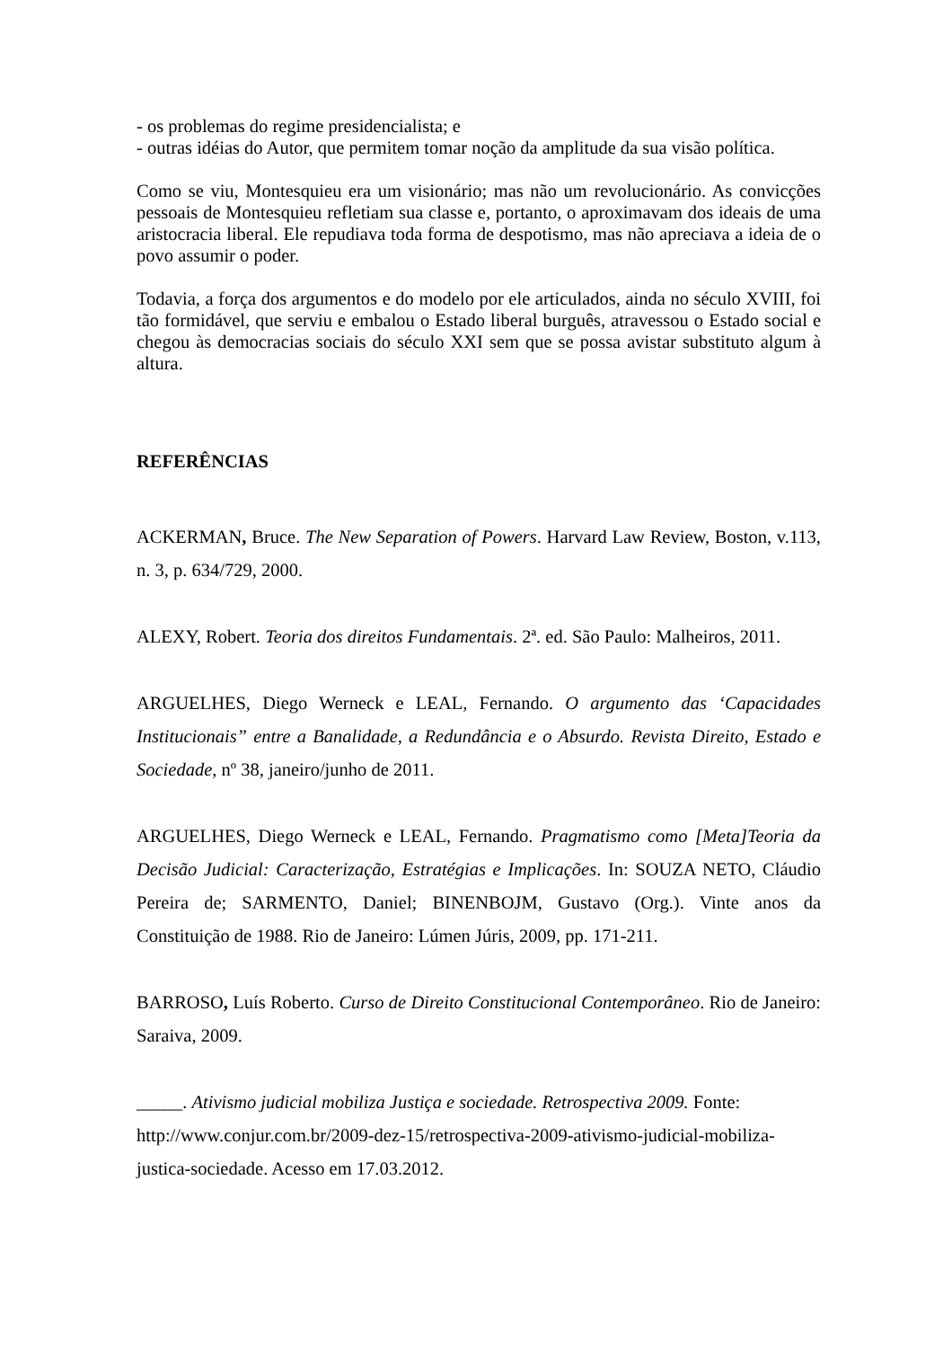- os problemas do regime presidencialista; e
- outras idéias do Autor, que permitem tomar noção da amplitude da sua visão política.
Como se viu, Montesquieu era um visionário; mas não um revolucionário. As convicções pessoais de Montesquieu refletiam sua classe e, portanto, o aproximavam dos ideais de uma aristocracia liberal. Ele repudiava toda forma de despotismo, mas não apreciava a ideia de o povo assumir o poder.
Todavia, a força dos argumentos e do modelo por ele articulados, ainda no século XVIII, foi tão formidável, que serviu e embalou o Estado liberal burguês, atravessou o Estado social e chegou às democracias sociais do século XXI sem que se possa avistar substituto algum à altura.
REFERÊNCIAS
ACKERMAN, Bruce. The New Separation of Powers. Harvard Law Review, Boston, v.113, n. 3, p. 634/729, 2000.
ALEXY, Robert. Teoria dos direitos Fundamentais. 2ª. ed. São Paulo: Malheiros, 2011.
ARGUELHES, Diego Werneck e LEAL, Fernando. O argumento das ‘Capacidades Institucionais” entre a Banalidade, a Redundância e o Absurdo. Revista Direito, Estado e Sociedade, nº 38, janeiro/junho de 2011.
ARGUELHES, Diego Werneck e LEAL, Fernando. Pragmatismo como [Meta]Teoria da Decisão Judicial: Caracterização, Estratégias e Implicações. In: SOUZA NETO, Cláudio Pereira de; SARMENTO, Daniel; BINENBOJM, Gustavo (Org.). Vinte anos da Constituição de 1988. Rio de Janeiro: Lúmen Júris, 2009, pp. 171-211.
BARROSO, Luís Roberto. Curso de Direito Constitucional Contemporâneo. Rio de Janeiro: Saraiva, 2009.
_____. Ativismo judicial mobiliza Justiça e sociedade. Retrospectiva 2009. Fonte: http://www.conjur.com.br/2009-dez-15/retrospectiva-2009-ativismo-judicial-mobiliza-justica-sociedade. Acesso em 17.03.2012.